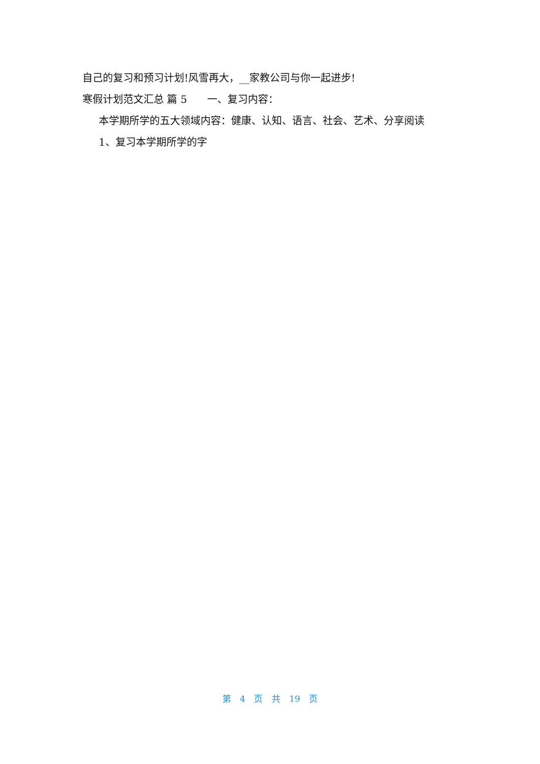自己的复习和预习计划!风雪再大，__家教公司与你一起进步!
寒假计划范文汇总 篇 5　　一、复习内容：
本学期所学的五大领域内容：健康、认知、语言、社会、艺术、分享阅读
1、复习本学期所学的字
第 4 页 共 19 页